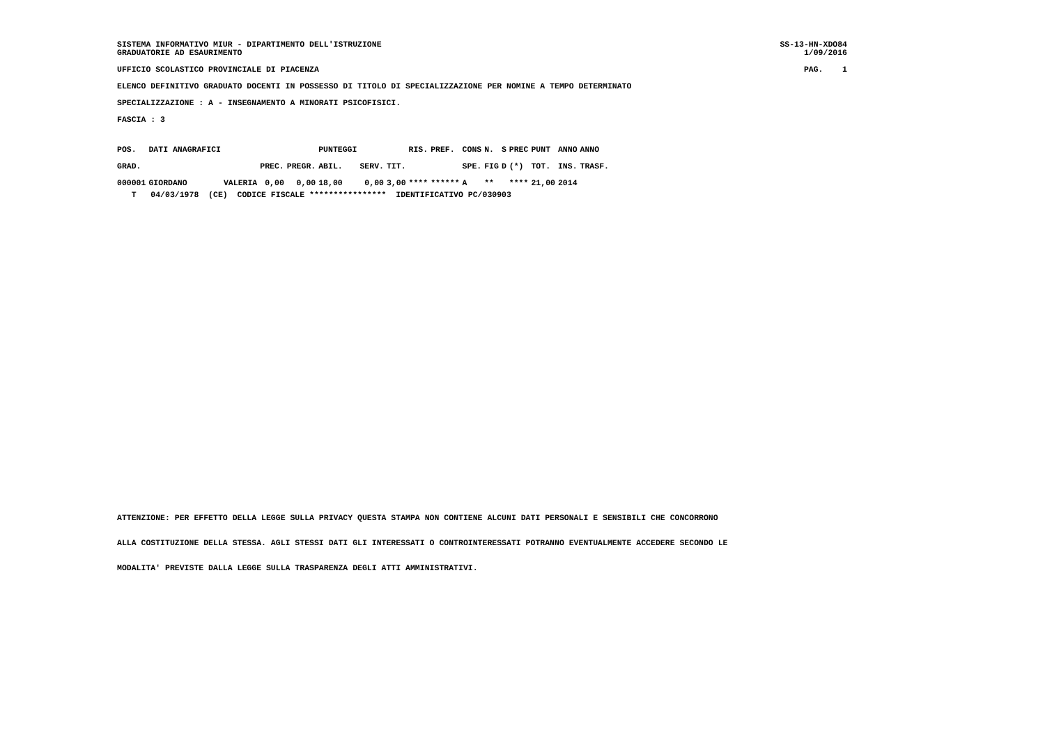SISTEMA INFORMATIVO MIUR - DIPARTIMENTO DELL'ISTRUZIONE SS-13-HN-XDO84
GRADUATORIE AD ESAURIMENTO 1/09/2016
UFFICIO SCOLASTICO PROVINCIALE DI PIACENZA PAG. 1
ELENCO DEFINITIVO GRADUATO DOCENTI IN POSSESSO DI TITOLO DI SPECIALIZZAZIONE PER NOMINE A TEMPO DETERMINATO
SPECIALIZZAZIONE : A - INSEGNAMENTO A MINORATI PSICOFISICI.
FASCIA : 3
| POS. | DATI ANAGRAFICI | | | | PUNTEGGI | | | RIS. | PREF. | CONS | N. | S | PREC | PUNT | ANNO | ANNO |
| --- | --- | --- | --- | --- | --- | --- | --- | --- | --- | --- | --- | --- | --- | --- | --- | --- |
| GRAD. | | | PREC. | PREGR. | ABIL. | SERV. | TIT. | | | SPE. | FIG | D | (*) | TOT. | INS. | TRASF. |
| 000001 | GIORDANO | VALERIA | 0,00 | 0,00 | 18,00 | 0,00 | 3,00 | **** | ****** | A | ** | | **** | 21,00 | 2014 | |
T 04/03/1978 (CE) CODICE FISCALE **************** IDENTIFICATIVO PC/030903
ATTENZIONE: PER EFFETTO DELLA LEGGE SULLA PRIVACY QUESTA STAMPA NON CONTIENE ALCUNI DATI PERSONALI E SENSIBILI CHE CONCORRONO
ALLA COSTITUZIONE DELLA STESSA. AGLI STESSI DATI GLI INTERESSATI O CONTROINTERESSATI POTRANNO EVENTUALMENTE ACCEDERE SECONDO LE
MODALITA' PREVISTE DALLA LEGGE SULLA TRASPARENZA DEGLI ATTI AMMINISTRATIVI.